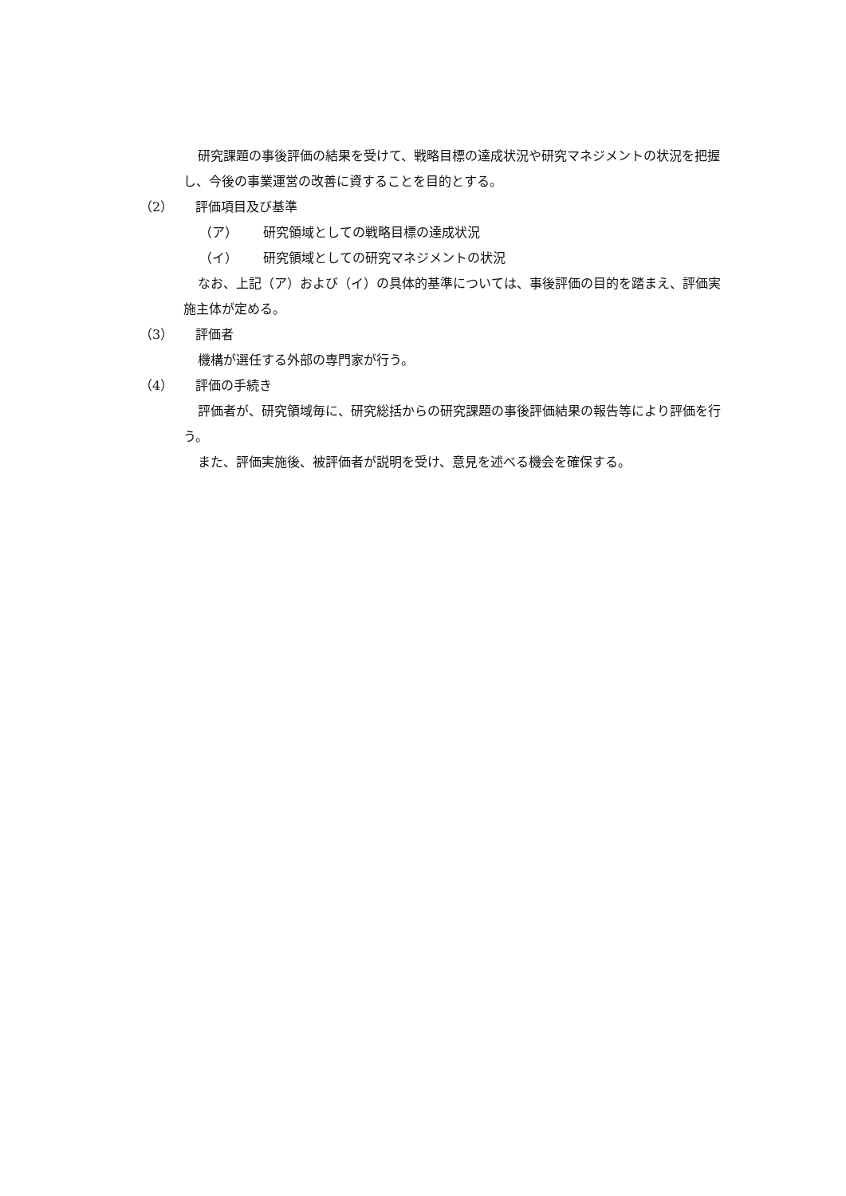研究課題の事後評価の結果を受けて、戦略目標の達成状況や研究マネジメントの状況を把握し、今後の事業運営の改善に資することを目的とする。
（2） 評価項目及び基準
（ア） 研究領域としての戦略目標の達成状況
（イ） 研究領域としての研究マネジメントの状況
なお、上記（ア）および（イ）の具体的基準については、事後評価の目的を踏まえ、評価実施主体が定める。
（3） 評価者
機構が選任する外部の専門家が行う。
（4） 評価の手続き
評価者が、研究領域毎に、研究総括からの研究課題の事後評価結果の報告等により評価を行う。
また、評価実施後、被評価者が説明を受け、意見を述べる機会を確保する。